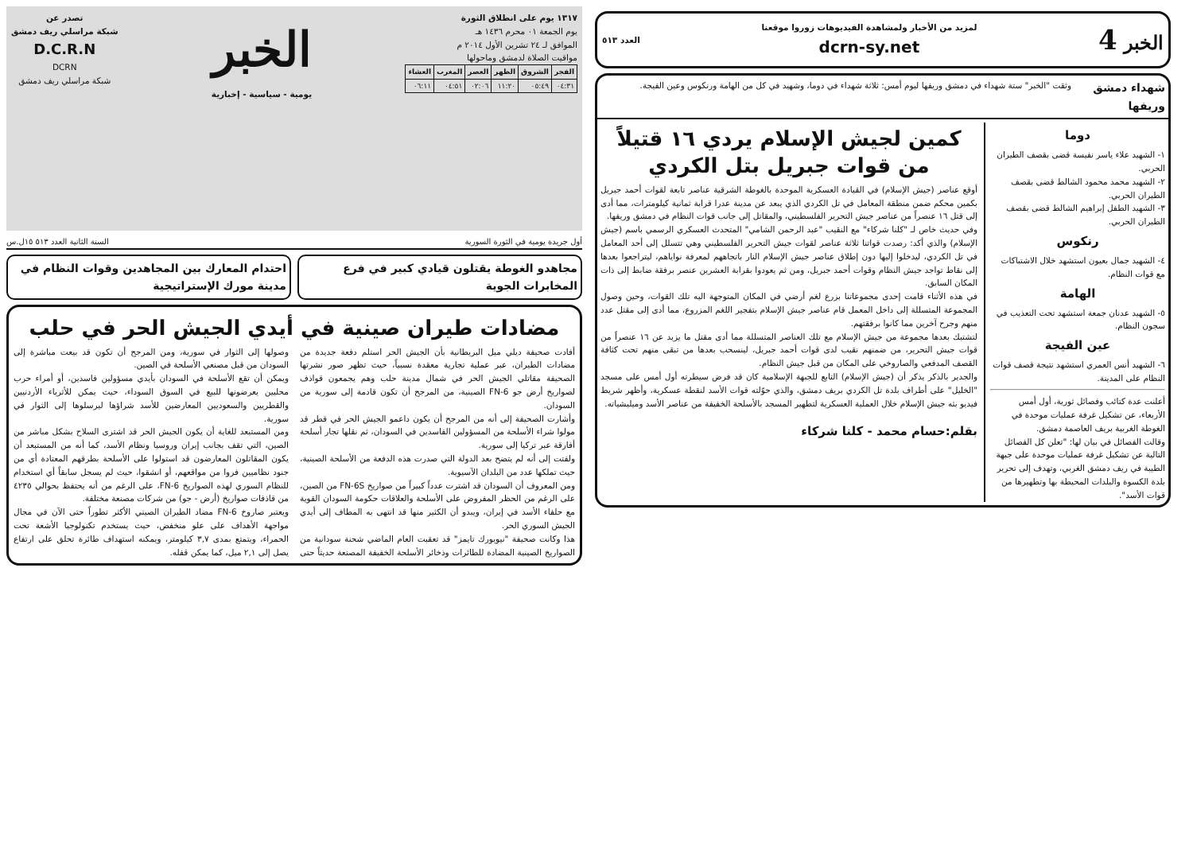١٣١٧ يوم على انطلاق الثورة
يوم الجمعة ٠١ محرم ١٤٣٦ هـ
الموافق لـ ٢٤ تشرين الأول ٢٠١٤ م
مواقيت الصلاة لدمشق وماحولها
| الفجر | الشروق | الظهر | العصر | المغرب | العشاء |
| --- | --- | --- | --- | --- | --- |
| ٠٤:٣١ | ٠٥:٤٩ | ١١:٢٠ | ٠٢:٠٦ | ٠٤:٥١ | ٠٦:١١ |
الخبر
يومية - سياسية - إخبارية
تصدر عن
شبكة مراسلي ريف دمشق
D.C.R.N
DCRN
شبكة مراسلي ريف دمشق
أول جريدة يومية في الثورة السورية السنة الثانية العدد ٥١٣ ١٥ل.س
مجاهدو الغوطة يقتلون قيادي كبير في فرع المخابرات الجوية
احتدام المعارك بين المجاهدين وقوات النظام في مدينة مورك الإستراتيجية
مضادات طيران صينية في أيدي الجيش الحر في حلب
أفادت صحيفة ديلي ميل البريطانية بأن الجيش الحر استلم دفعة جديدة من مضادات الطيران، عبر عملية تجارية معقدة نسبياً، حيث تظهر صور نشرتها الصحيفة مقاتلي الجيش الحر في شمال مدينة حلب وهم يجمعون قواذف لصواريخ أرض جو FN-6 الصينية، من المرجح أن تكون قادمة إلى سورية من السودان.
وأشارت الصحيفة إلى أنه من المرجح أن يكون داعمو الجيش الحر في قطر قد مولوا شراء الأسلحة من المسؤولين الفاسدين في السودان، ثم نقلها تجار أسلحة أفارقة عبر تركيا إلى سورية.
ولفتت إلى أنه لم يتضح بعد الدولة التي صدرت هذه الدفعة من الأسلحة الصينية، حيث تملكها عدد من البلدان الآسيوية.
ومن المعروف أن السودان قد اشترت عدداً كبيراً من صواريخ FN-6S من الصين، على الرغم من الحظر المفروض على الأسلحة والعلاقات حكومة السودان القوية مع حلفاء الأسد في إيران، ويبدو أن الكثير منها قد انتهى به المطاف إلى أيدي الجيش السوري الحر.
هذا وكانت صحيفة "نيويورك تايمز" قد تعقبت العام الماضي شحنة سودانية من الصواريخ الصينية المضادة للطائرات وذخائر الأسلحة الخفيفة المصنعة حديثاً حتى وصولها إلى الثوار في سورية، ومن المرجح أن تكون قد بيعت مباشرة إلى السودان من قبل مصنعي الأسلحة في الصين.
ويمكن أن تقع الأسلحة في السودان بأيدي مسؤولين فاسدين، أو أمراء حرب محليين يعرضونها للبيع في السوق السوداء، حيث يمكن للأثرياء الأردنيين والقطريين والسعوديين المعارضين للأسد شراؤها ليرسلوها إلى الثوار في سورية.
ومن المستبعد للغاية أن يكون الجيش الحر قد اشترى السلاح بشكل مباشر من الصين، التي تقف بجانب إيران وروسيا ونظام الأسد، كما أنه من المستبعد أن يكون المقاتلون المعارضون قد استولوا على الأسلحة بطرقهم المعتادة أي من جنود نظاميين فروا من مواقعهم، أو انشقوا، حيث لم يسجل سابقاً أي استخدام للنظام السوري لهذه الصواريخ FN-6، على الرغم من أنه يحتفظ بحوالي ٤٢٣٥ من قاذفات صواريخ (أرض - جو) من شركات مصنعة مختلفة.
ويعتبر صاروخ FN-6 مضاد الطيران الصيني الأكثر تطوراً حتى الآن في مجال مواجهة الأهداف على علو منخفض، حيث يستخدم تكنولوجيا الأشعة تحت الحمراء، ويتمتع بمدى ٣,٧ كيلومتر، ويمكنه استهداف طائرة تحلق على ارتفاع يصل إلى ٢,١ ميل، كما يمكن قفله.
الخبر 4 لمزيد من الأخبار ولمشاهدة الفيديوهات زوروا موقعنا
dcrn-sy.net العدد ٥١٣
شهداء دمشق وريفها
وثقت "الخبر" ستة شهداء في دمشق وريفها ليوم أمس: ثلاثة شهداء في دوما، وشهيد في كل من الهامة ورنكوس وعين الفيجة.
دوما
١- الشهيد علاء ياسر نفيسة قضى بقصف الطيران الحربي.
٢- الشهيد محمد محمود الشالط قضى بقصف الطيران الحربي.
٣- الشهيد الطفل إبراهيم الشالط قضى بقصف الطيران الحربي.
رنكوس
٤- الشهيد جمال بعيون استشهد خلال الاشتباكات مع قوات النظام.
الهامة
٥- الشهيد عدنان جمعة استشهد تحت التعذيب في سجون النظام.
عين الفيجة
٦- الشهيد أنس العمري استشهد نتيجة قصف قوات النظام على المدينة.
أعلنت عدة كتائب وفصائل ثورية، أول أمس الأربعاء، عن تشكيل غرفة عمليات موحدة في الغوطة الغربية بريف العاصمة دمشق.
وقالت الفصائل في بيان لها: "تعلن كل الفصائل التالية عن تشكيل غرفة عمليات موحدة على جبهة الطيبة في ريف دمشق الغربي، وتهدف إلى تحرير بلدة الكسوة والبلدات المحيطة بها وتطهيرها من قوات الأسد".
كمين لجيش الإسلام يردي ١٦ قتيلاً من قوات جبريل بتل الكردي
أوقع عناصر (جيش الإسلام) في القيادة العسكرية الموحدة بالغوطة الشرقية عناصر تابعة لقوات أحمد جبريل بكمين محكم ضمن منطقة المعامل في تل الكردي الذي يبعد عن مدينة عدرا قرابة ثمانية كيلومترات، مما أدى إلى قتل ١٦ عنصراً من عناصر جيش التحرير الفلسطيني، والمقاتل إلى جانب قوات النظام في دمشق وريفها.
وفي حديث خاص لـ "كلنا شركاء" مع النقيب "عبد الرحمن الشامي" المتحدث العسكري الرسمي باسم (جيش الإسلام) والذي أكد: رصدت قواتنا ثلاثة عناصر لقوات جيش التحرير الفلسطيني وهي تتسلل إلى أحد المعامل في تل الكردي، ليدخلوا إليها دون إطلاق عناصر جيش الإسلام النار باتجاههم لمعرفة نواياهم، ليتراجعوا بعدها إلى نقاط تواجد جيش النظام وقوات أحمد جبريل، ومن ثم يعودوا بقرابة العشرين عنصر برفقة ضابط إلى ذات المكان السابق.
في هذه الأثناء قامت إحدى مجموعاتنا بزرع لغم أرضي في المكان المتوجهة اليه تلك القوات، وحين وصول المجموعة المتسللة إلى داخل المعمل قام عناصر جيش الإسلام بتفجير اللغم المزروع، مما أدى إلى مقتل عدد منهم وجرح آخرين مما كانوا برفقتهم.
لتشتبك بعدها مجموعة من جيش الإسلام مع تلك العناصر المتسللة مما أدى مقتل ما يزيد عن ١٦ عنصراً من قوات جيش التحرير، من ضمنهم نقيب لدى قوات أحمد جبريل، لينسحب بعدها من تبقى منهم تحت كثافة القصف المدفعي والصاروخي على المكان من قبل جيش النظام.
والجدير بالذكر يذكر أن (جيش الإسلام) التابع للجبهة الإسلامية كان قد فرض سيطرته أول أمس على مسجد "الخليل" على أطراف بلدة تل الكردي بريف دمشق، والذي حوّلته قوات الأسد لنقطة عسكرية، وأظهر شريط فيديو بثه جيش الإسلام خلال العملية العسكرية لتطهير المسجد بالأسلحة الخفيفة من عناصر الأسد وميليشياته.
بقلم:حسام محمد - كلنا شركاء